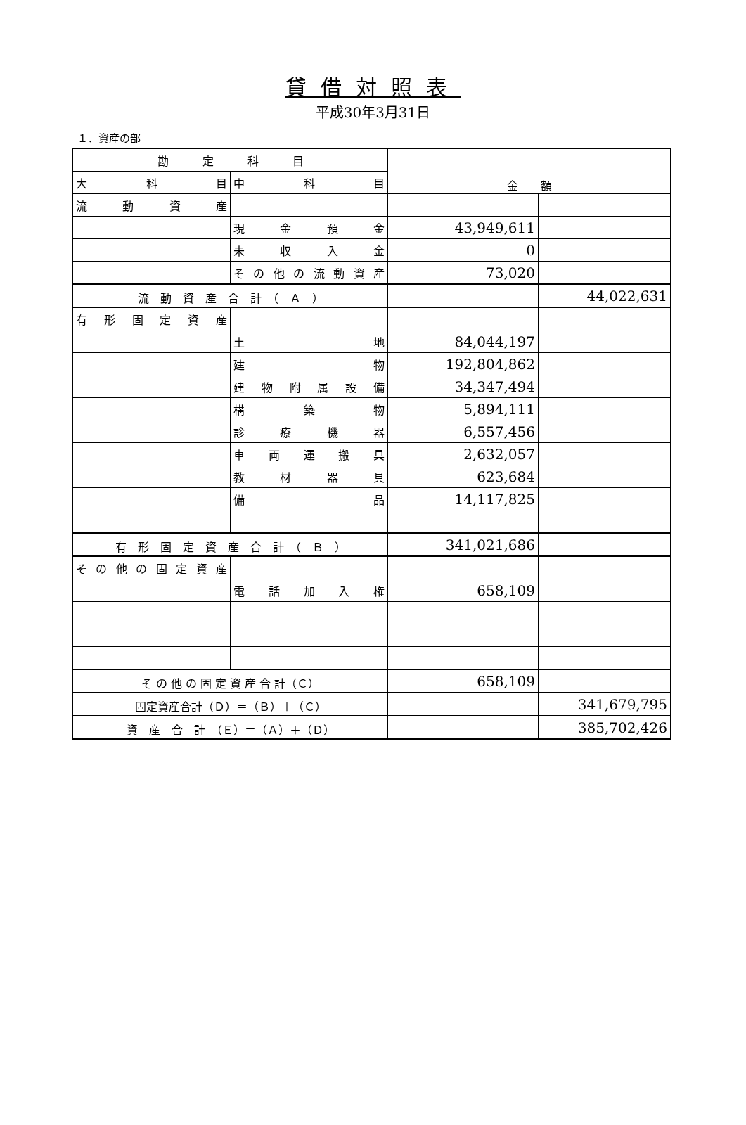貸借対照表
平成30年3月31日
１．資産の部
| 勘 定 科 目 | | 金 額 | |
| --- | --- | --- | --- |
| 大 科 目 | 中 科 目 | | |
| 流 動 資 産 | | | |
| | 現 金 預 金 | 43,949,611 | |
| | 未 収 入 金 | 0 | |
| | その他の流動資産 | 73,020 | |
| 流 動 資 産 合 計 （ Ａ ） | | | 44,022,631 |
| 有形固定資産 | | | |
| | 土 地 | 84,044,197 | |
| | 建 物 | 192,804,862 | |
| | 建物附属設備 | 34,347,494 | |
| | 構 築 物 | 5,894,111 | |
| | 診 療 機 器 | 6,557,456 | |
| | 車 両 運 搬 具 | 2,632,057 | |
| | 教 材 器 具 | 623,684 | |
| | 備 品 | 14,117,825 | |
| 有 形 固 定 資 産 合 計 （ Ｂ ） | | 341,021,686 | |
| その他の固定資産 | | | |
| | 電 話 加 入 権 | 658,109 | |
| そ の 他 の 固 定 資 産 合 計（Ｃ） | | 658,109 | |
| 固定資産合計（Ｄ）＝（Ｂ）＋（Ｃ） | | | 341,679,795 |
| 資 産 合 計 （Ｅ）＝（Ａ）＋（Ｄ） | | | 385,702,426 |